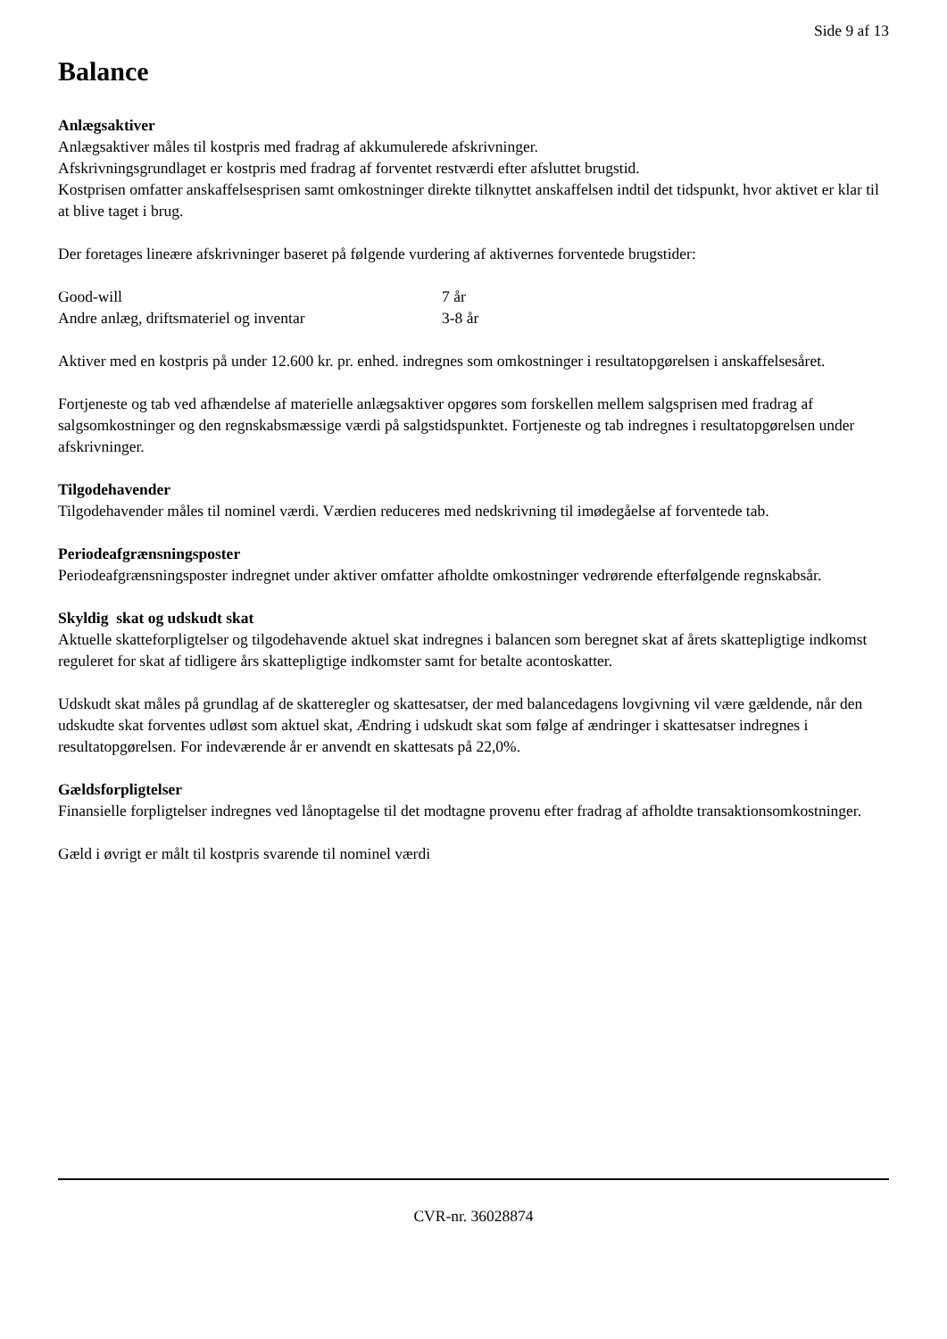Side 9 af 13
Balance
Anlægsaktiver
Anlægsaktiver måles til kostpris med fradrag af akkumulerede afskrivninger.
Afskrivningsgrundlaget er kostpris med fradrag af forventet restværdi efter afsluttet brugstid.
Kostprisen omfatter anskaffelsesprisen samt omkostninger direkte tilknyttet anskaffelsen indtil det tidspunkt, hvor aktivet er klar til at blive taget i brug.
Der foretages lineære afskrivninger baseret på følgende vurdering af aktivernes forventede brugstider:
| Good-will | 7 år |
| Andre anlæg, driftsmateriel og inventar | 3-8 år |
Aktiver med en kostpris på under 12.600 kr. pr. enhed. indregnes som omkostninger i resultatopgørelsen i anskaffelsesåret.
Fortjeneste og tab ved afhændelse af materielle anlægsaktiver opgøres som forskellen mellem salgsprisen med fradrag af salgsomkostninger og den regnskabsmæssige værdi på salgstidspunktet. Fortjeneste og tab indregnes i resultatopgørelsen under afskrivninger.
Tilgodehavender
Tilgodehavender måles til nominel værdi. Værdien reduceres med nedskrivning til imødegåelse af forventede tab.
Periodeafgrænsningsposter
Periodeafgrænsningsposter indregnet under aktiver omfatter afholdte omkostninger vedrørende efterfølgende regnskabsår.
Skyldig skat og udskudt skat
Aktuelle skatteforpligtelser og tilgodehavende aktuel skat indregnes i balancen som beregnet skat af årets skattepligtige indkomst reguleret for skat af tidligere års skattepligtige indkomster samt for betalte acontoskatter.
Udskudt skat måles på grundlag af de skatteregler og skattesatser, der med balancedagens lovgivning vil være gældende, når den udskudte skat forventes udløst som aktuel skat, Ændring i udskudt skat som følge af ændringer i skattesatser indregnes i resultatopgørelsen. For indeværende år er anvendt en skattesats på 22,0%.
Gældsforpligtelser
Finansielle forpligtelser indregnes ved lånoptagelse til det modtagne provenu efter fradrag af afholdte transaktionsomkostninger.
Gæld i øvrigt er målt til kostpris svarende til nominel værdi
CVR-nr. 36028874